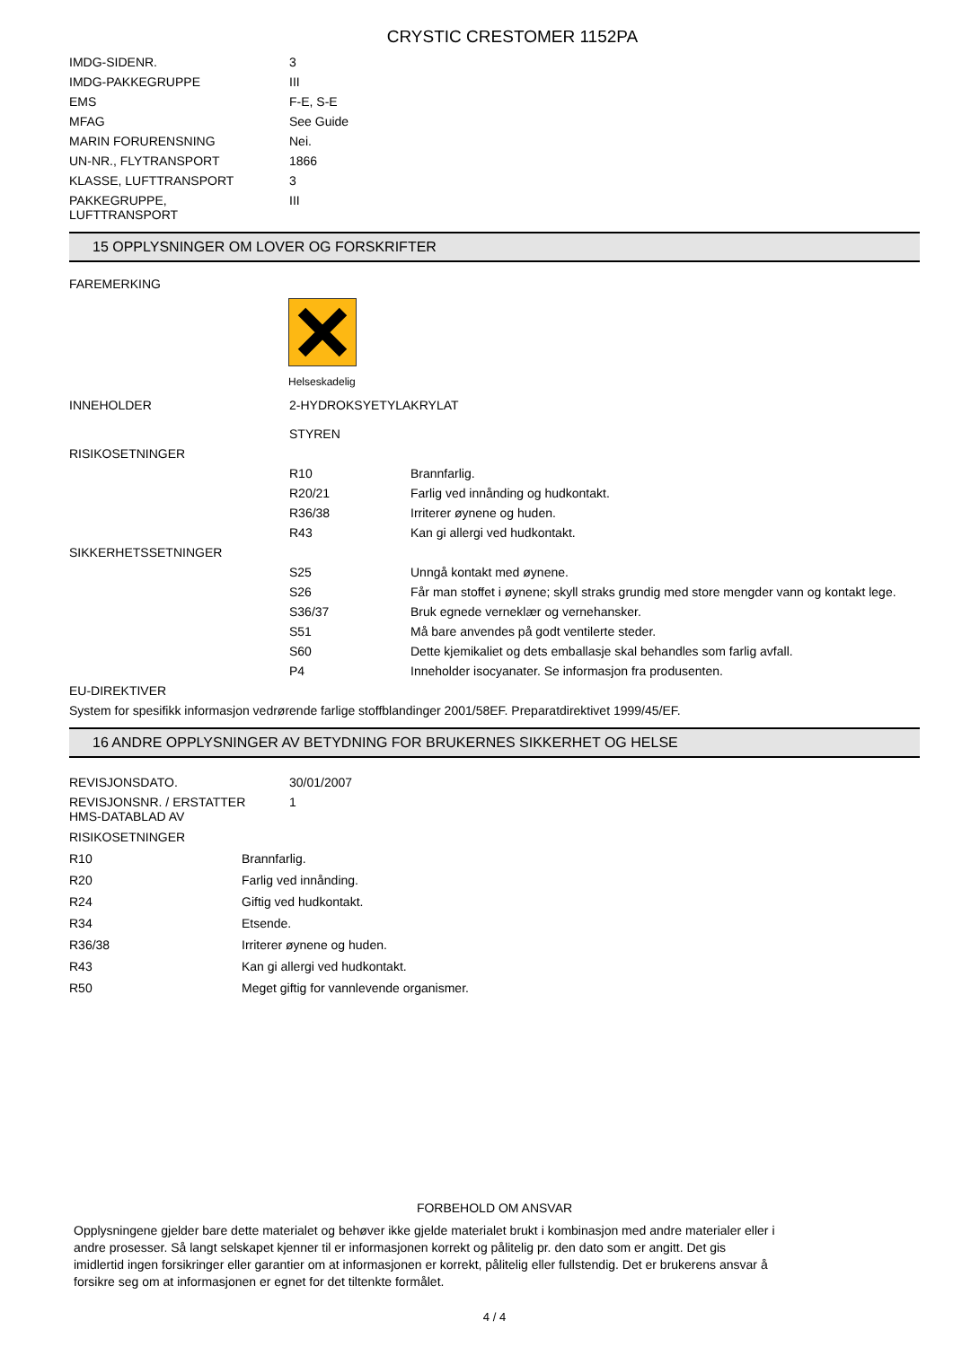CRYSTIC CRESTOMER 1152PA
| IMDG-SIDENR. | 3 |
| IMDG-PAKKEGRUPPE | III |
| EMS | F-E, S-E |
| MFAG | See Guide |
| MARIN FORURENSNING | Nei. |
| UN-NR., FLYTRANSPORT | 1866 |
| KLASSE, LUFTTRANSPORT | 3 |
| PAKKEGRUPPE, LUFTTRANSPORT | III |
15 OPPLYSNINGER OM LOVER OG FORSKRIFTER
FAREMERKING
Helseskadelig
| INNEHOLDER | 2-HYDROKSYETYLAKRYLAT STYREN | |
| RISIKOSETNINGER | | |
| | R10 | Brannfarlig. |
| | R20/21 | Farlig ved innånding og hudkontakt. |
| | R36/38 | Irriterer øynene og huden. |
| | R43 | Kan gi allergi ved hudkontakt. |
| SIKKERHETSSETNINGER | | |
| | S25 | Unngå kontakt med øynene. |
| | S26 | Får man stoffet i øynene; skyll straks grundig med store mengder vann og kontakt lege. |
| | S36/37 | Bruk egnede verneklær og vernehansker. |
| | S51 | Må bare anvendes på godt ventilerte steder. |
| | S60 | Dette kjemikaliet og dets emballasje skal behandles som farlig avfall. |
| | P4 | Inneholder isocyanater. Se informasjon fra produsenten. |
| EU-DIREKTIVER | | |
| System for spesifikk informasjon vedrørende farlige stoffblandinger 2001/58EF. Preparatdirektivet 1999/45/EF. | | |
16 ANDRE OPPLYSNINGER AV BETYDNING FOR BRUKERNES SIKKERHET OG HELSE
| REVISJONSDATO. | 30/01/2007 |
| REVISJONSNR. / ERSTATTER HMS-DATABLAD AV | 1 |
RISIKOSETNINGER
| R10 | Brannfarlig. |
| R20 | Farlig ved innånding. |
| R24 | Giftig ved hudkontakt. |
| R34 | Etsende. |
| R36/38 | Irriterer øynene og huden. |
| R43 | Kan gi allergi ved hudkontakt. |
| R50 | Meget giftig for vannlevende organismer. |
FORBEHOLD OM ANSVAR
Opplysningene gjelder bare dette materialet og behøver ikke gjelde materialet brukt i kombinasjon med andre materialer eller i andre prosesser. Så langt selskapet kjenner til er informasjonen korrekt og pålitelig pr. den dato som er angitt. Det gis imidlertid ingen forsikringer eller garantier om at informasjonen er korrekt, pålitelig eller fullstendig. Det er brukerens ansvar å forsikre seg om at informasjonen er egnet for det tiltenkte formålet.
4 / 4